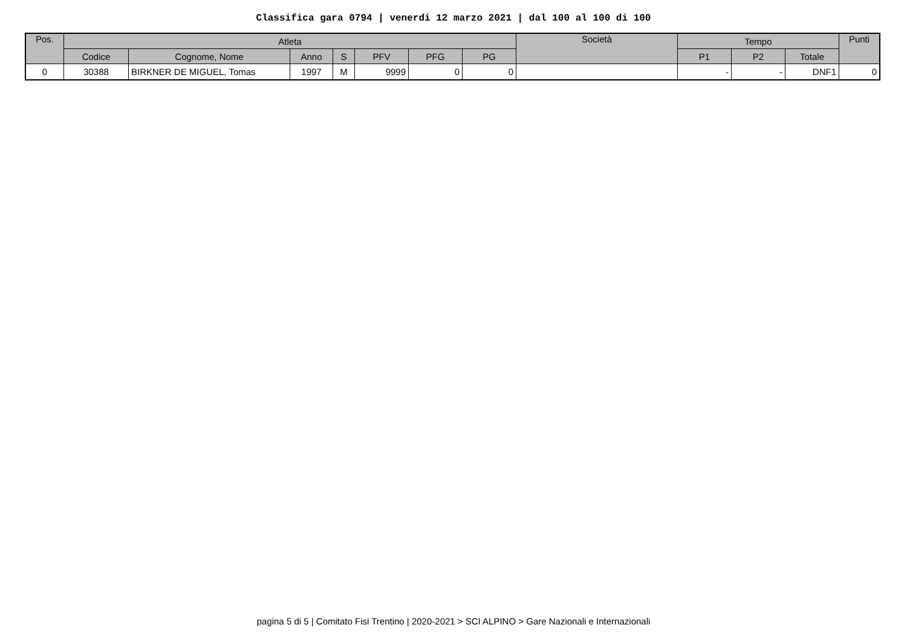Classifica gara 0794 | venerdi 12 marzo 2021 | dal 100 al 100 di 100
| Pos. | Atleta | | | | | | | Società | Tempo | | | Punti |
| --- | --- | --- | --- | --- | --- | --- | --- | --- | --- | --- | --- | --- |
| | Codice | Cognome, Nome | Anno | S | PFV | PFG | PG | | P1 | P2 | Totale | |
| 0 | 30388 | BIRKNER DE MIGUEL, Tomas | 1997 | M | 9999 | 0 | 0 | | - | - | DNF1 | 0 |
pagina 5 di 5 | Comitato Fisi Trentino | 2020-2021 > SCI ALPINO > Gare Nazionali e Internazionali